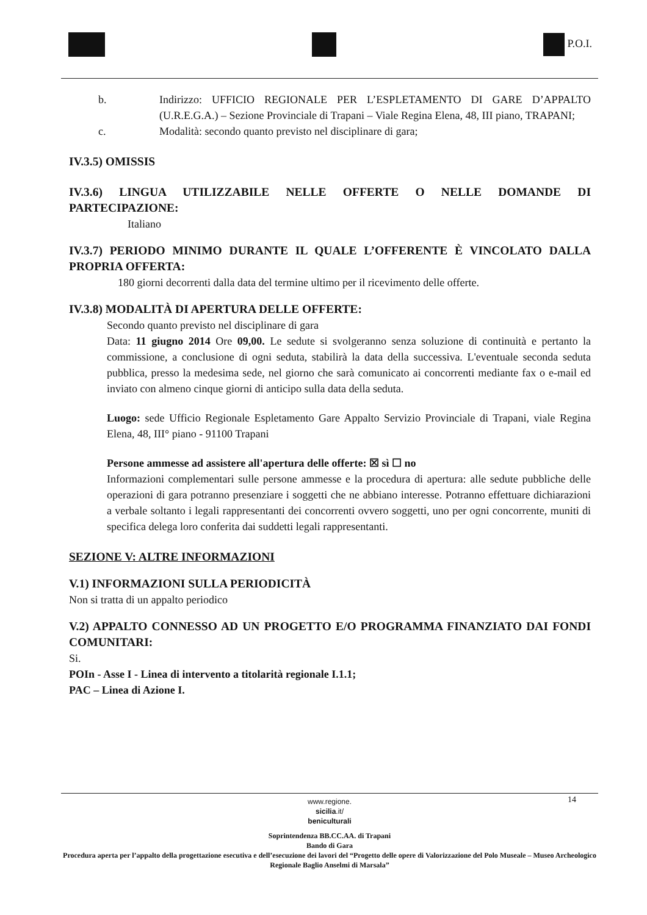P.O.I.
b. Indirizzo: UFFICIO REGIONALE PER L’ESPLETAMENTO DI GARE D’APPALTO (U.R.E.G.A.) – Sezione Provinciale di Trapani – Viale Regina Elena, 48, III piano, TRAPANI;
c. Modalità: secondo quanto previsto nel disciplinare di gara;
IV.3.5) OMISSIS
IV.3.6) LINGUA UTILIZZABILE NELLE OFFERTE O NELLE DOMANDE DI PARTECIPAZIONE:
Italiano
IV.3.7) PERIODO MINIMO DURANTE IL QUALE L’OFFERENTE È VINCOLATO DALLA PROPRIA OFFERTA:
180 giorni decorrenti dalla data del termine ultimo per il ricevimento delle offerte.
IV.3.8) MODALITÀ DI APERTURA DELLE OFFERTE:
Secondo quanto previsto nel disciplinare di gara
Data: 11 giugno 2014 Ore 09,00. Le sedute si svolgeranno senza soluzione di continuità e pertanto la commissione, a conclusione di ogni seduta, stabilirà la data della successiva. L'eventuale seconda seduta pubblica, presso la medesima sede, nel giorno che sarà comunicato ai concorrenti mediante fax o e-mail ed inviato con almeno cinque giorni di anticipo sulla data della seduta.
Luogo: sede Ufficio Regionale Espletamento Gare Appalto Servizio Provinciale di Trapani, viale Regina Elena, 48, III° piano - 91100 Trapani
Persone ammesse ad assistere all'apertura delle offerte: ☒ sì ☐ no
Informazioni complementari sulle persone ammesse e la procedura di apertura: alle sedute pubbliche delle operazioni di gara potranno presenziare i soggetti che ne abbiano interesse. Potranno effettuare dichiarazioni a verbale soltanto i legali rappresentanti dei concorrenti ovvero soggetti, uno per ogni concorrente, muniti di specifica delega loro conferita dai suddetti legali rappresentanti.
SEZIONE V: ALTRE INFORMAZIONI
V.1) INFORMAZIONI SULLA PERIODICITÀ
Non si tratta di un appalto periodico
V.2) APPALTO CONNESSO AD UN PROGETTO E/O PROGRAMMA FINANZIATO DAI FONDI COMUNITARI:
Si.
POIn - Asse I - Linea di intervento a titolarità regionale I.1.1;
PAC – Linea di Azione I.
14
www.regione.
sicilia.it/
beniculturali
Soprintendenza BB.CC.AA. di Trapani
Bando di Gara
Procedura aperta per l’appalto della progettazione esecutiva e dell’esecuzione dei lavori del “Progetto delle opere di Valorizzazione del Polo Museale – Museo Archeologico Regionale Baglio Anselmi di Marsala”